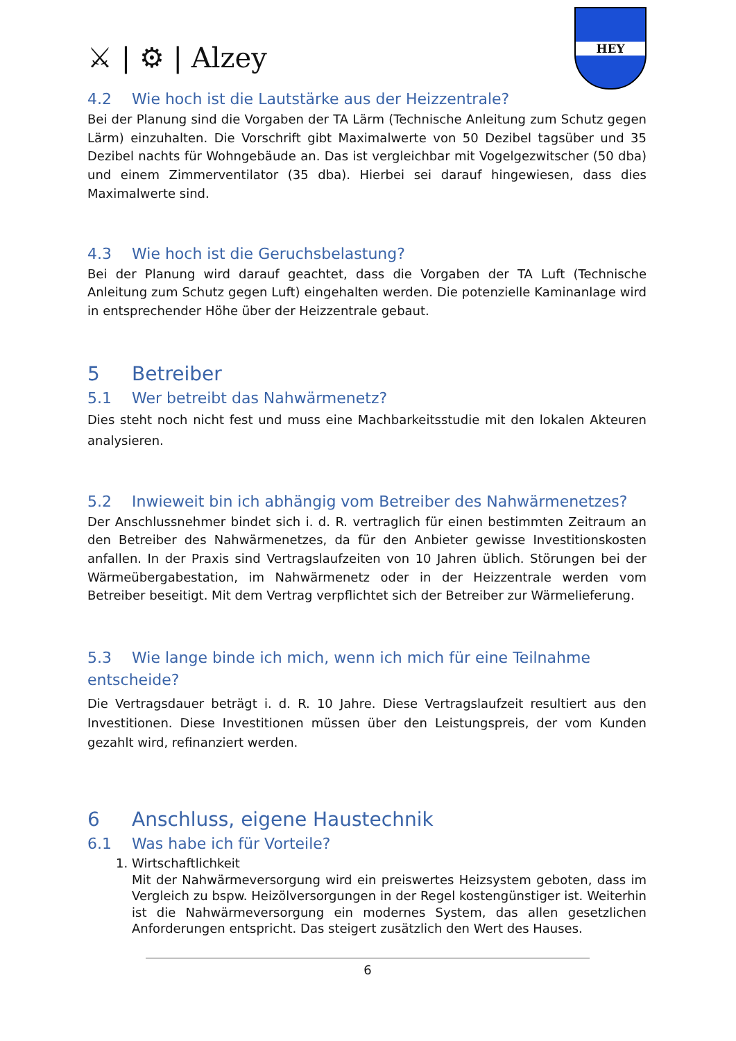⚔ | ⚙ | Alzey
HEY
4.2 Wie hoch ist die Lautstärke aus der Heizzentrale?
Bei der Planung sind die Vorgaben der TA Lärm (Technische Anleitung zum Schutz gegen Lärm) einzuhalten. Die Vorschrift gibt Maximalwerte von 50 Dezibel tagsüber und 35 Dezibel nachts für Wohngebäude an. Das ist vergleichbar mit Vogelgezwitscher (50 dba) und einem Zimmerventilator (35 dba). Hierbei sei darauf hingewiesen, dass dies Maximalwerte sind.
4.3 Wie hoch ist die Geruchsbelastung?
Bei der Planung wird darauf geachtet, dass die Vorgaben der TA Luft (Technische Anleitung zum Schutz gegen Luft) eingehalten werden. Die potenzielle Kaminanlage wird in entsprechender Höhe über der Heizzentrale gebaut.
5 Betreiber
5.1 Wer betreibt das Nahwärmenetz?
Dies steht noch nicht fest und muss eine Machbarkeitsstudie mit den lokalen Akteuren analysieren.
5.2 Inwieweit bin ich abhängig vom Betreiber des Nahwärmenetzes?
Der Anschlussnehmer bindet sich i. d. R. vertraglich für einen bestimmten Zeitraum an den Betreiber des Nahwärmenetzes, da für den Anbieter gewisse Investitionskosten anfallen. In der Praxis sind Vertragslaufzeiten von 10 Jahren üblich. Störungen bei der Wärmeübergabestation, im Nahwärmenetz oder in der Heizzentrale werden vom Betreiber beseitigt. Mit dem Vertrag verpflichtet sich der Betreiber zur Wärmelieferung.
5.3 Wie lange binde ich mich, wenn ich mich für eine Teilnahme entscheide?
Die Vertragsdauer beträgt i. d. R. 10 Jahre. Diese Vertragslaufzeit resultiert aus den Investitionen. Diese Investitionen müssen über den Leistungspreis, der vom Kunden gezahlt wird, refinanziert werden.
6 Anschluss, eigene Haustechnik
6.1 Was habe ich für Vorteile?
1. Wirtschaftlichkeit
Mit der Nahwärmeversorgung wird ein preiswertes Heizsystem geboten, dass im Vergleich zu bspw. Heizölversorgungen in der Regel kostengünstiger ist. Weiterhin ist die Nahwärmeversorgung ein modernes System, das allen gesetzlichen Anforderungen entspricht. Das steigert zusätzlich den Wert des Hauses.
6